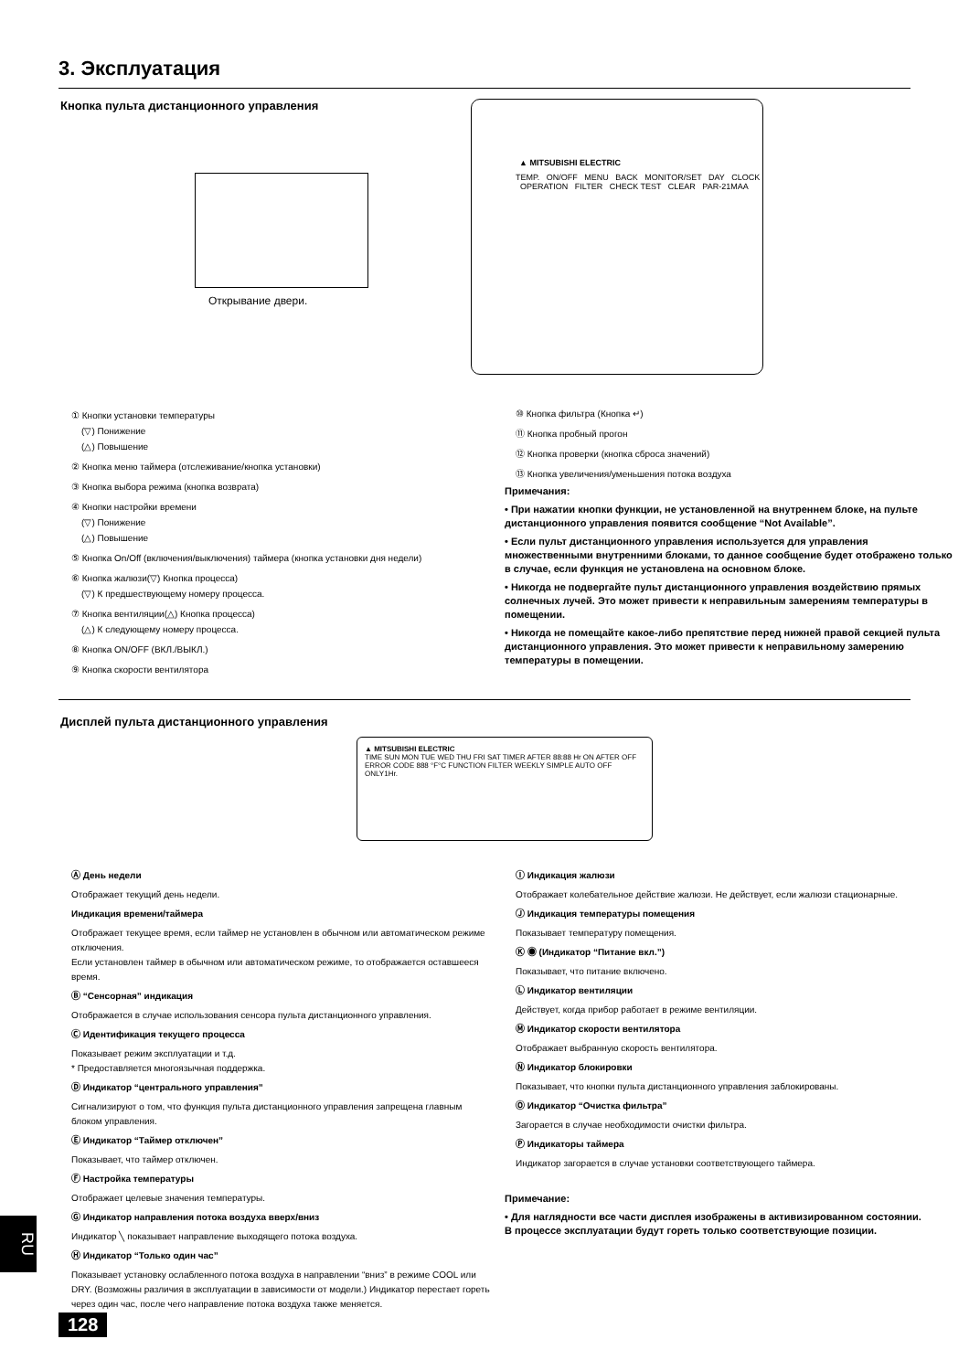3. Эксплуатация
Кнопка пульта дистанционного управления
Открывание двери.
▲ MITSUBISHI ELECTRIC
TEMP. ON/OFF MENU BACK MONITOR/SET DAY CLOCK OPERATION FILTER CHECK TEST CLEAR PAR-21MAA
① Кнопки установки температуры
(▽) Понижение
(△) Повышение
② Кнопка меню таймера (отслеживание/кнопка установки)
③ Кнопка выбора режима (кнопка возврата)
④ Кнопки настройки времени
(▽) Понижение
(△) Повышение
⑤ Кнопка On/Off (включения/выключения) таймера (кнопка установки дня недели)
⑥ Кнопка жалюзи(▽) Кнопка процесса)
(▽) К предшествующему номеру процесса.
⑦ Кнопка вентиляции(△) Кнопка процесса)
(△) К следующему номеру процесса.
⑧ Кнопка ON/OFF (ВКЛ./ВЫКЛ.)
⑨ Кнопка скорости вентилятора
⑩ Кнопка фильтра (Кнопка ↵)
⑪ Кнопка пробный прогон
⑫ Кнопка проверки (кнопка сброса значений)
⑬ Кнопка увеличения/уменьшения потока воздуха
Примечания:
• При нажатии кнопки функции, не установленной на внутреннем блоке, на пульте дистанционного управления появится сообщение “Not Available”.
• Если пульт дистанционного управления используется для управления множественными внутренними блоками, то данное сообщение будет отображено только в случае, если функция не установлена на основном блоке.
• Никогда не подвергайте пульт дистанционного управления воздействию прямых солнечных лучей. Это может привести к неправильным замерениям температуры в помещении.
• Никогда не помещайте какое-либо препятствие перед нижней правой секцией пульта дистанционного управления. Это может привести к неправильному замерению температуры в помещении.
Дисплей пульта дистанционного управления
▲ MITSUBISHI ELECTRIC
TIME SUN MON TUE WED THU FRI SAT TIMER AFTER 88:88 Hr ON AFTER OFF ERROR CODE 888 °F°C FUNCTION FILTER WEEKLY SIMPLE AUTO OFF ONLY1Hr.
Ⓐ День недели
Отображает текущий день недели.
Индикация времени/таймера
Отображает текущее время, если таймер не установлен в обычном или автоматическом режиме отключения.
Если установлен таймер в обычном или автоматическом режиме, то отображается оставшееся время.
Ⓑ “Сенсорная” индикация
Отображается в случае использования сенсора пульта дистанционного управления.
Ⓒ Идентификация текущего процесса
Показывает режим эксплуатации и т.д.
* Предоставляется многоязычная поддержка.
Ⓓ Индикатор “центрального управления”
Сигнализируют о том, что функция пульта дистанционного управления запрещена главным блоком управления.
Ⓔ Индикатор “Таймер отключен”
Показывает, что таймер отключен.
Ⓕ Настройка температуры
Отображает целевые значения температуры.
Ⓖ Индикатор направления потока воздуха вверх/вниз
Индикатор ╲ показывает направление выходящего потока воздуха.
Ⓗ Индикатор “Только один час”
Показывает установку ослабленного потока воздуха в направлении “вниз” в режиме COOL или DRY. (Возможны различия в эксплуатации в зависимости от модели.) Индикатор перестает гореть через один час, после чего направление потока воздуха также меняется.
Ⓘ Индикация жалюзи
Отображает колебательное действие жалюзи. Не действует, если жалюзи стационарные.
Ⓙ Индикация температуры помещения
Показывает температуру помещения.
Ⓚ ◉ (Индикатор “Питание вкл.”)
Показывает, что питание включено.
Ⓛ Индикатор вентиляции
Действует, когда прибор работает в режиме вентиляции.
Ⓜ Индикатор скорости вентилятора
Отображает выбранную скорость вентилятора.
Ⓝ Индикатор блокировки
Показывает, что кнопки пульта дистанционного управления заблокированы.
Ⓞ Индикатор “Очистка фильтра”
Загорается в случае необходимости очистки фильтра.
Ⓟ Индикаторы таймера
Индикатор загорается в случае установки соответствующего таймера.
Примечание:
• Для наглядности все части дисплея изображены в активизированном состоянии. В процессе эксплуатации будут гореть только соответствующие позиции.
RU
128